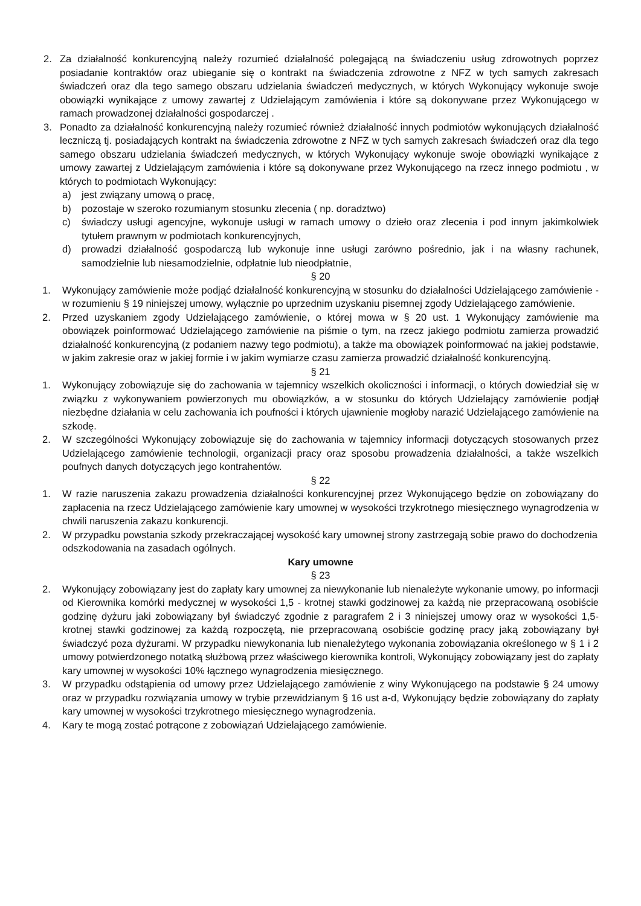2. Za działalność konkurencyjną należy rozumieć działalność polegającą na świadczeniu usług zdrowotnych poprzez posiadanie kontraktów oraz ubieganie się o kontrakt na świadczenia zdrowotne z NFZ w tych samych zakresach świadczeń oraz dla tego samego obszaru udzielania świadczeń medycznych, w których Wykonujący wykonuje swoje obowiązki wynikające z umowy zawartej z Udzielającym zamówienia i które są dokonywane przez Wykonującego w ramach prowadzonej działalności gospodarczej .
3. Ponadto za działalność konkurencyjną należy rozumieć również działalność innych podmiotów wykonujących działalność leczniczą tj. posiadających kontrakt na świadczenia zdrowotne z NFZ w tych samych zakresach świadczeń oraz dla tego samego obszaru udzielania świadczeń medycznych, w których Wykonujący wykonuje swoje obowiązki wynikające z umowy zawartej z Udzielającym zamówienia i które są dokonywane przez Wykonującego na rzecz innego podmiotu , w których to podmiotach Wykonujący:
a) jest związany umową o pracę,
b) pozostaje w szeroko rozumianym stosunku zlecenia ( np. doradztwo)
c) świadczy usługi agencyjne, wykonuje usługi w ramach umowy o dzieło oraz zlecenia i pod innym jakimkolwiek tytułem prawnym w podmiotach konkurencyjnych,
d) prowadzi działalność gospodarczą lub wykonuje inne usługi zarówno pośrednio, jak i na własny rachunek, samodzielnie lub niesamodzielnie, odpłatnie lub nieodpłatnie,
§ 20
1. Wykonujący zamówienie może podjąć działalność konkurencyjną w stosunku do działalności Udzielającego zamówienie - w rozumieniu § 19 niniejszej umowy, wyłącznie po uprzednim uzyskaniu pisemnej zgody Udzielającego zamówienie.
2. Przed uzyskaniem zgody Udzielającego zamówienie, o której mowa w § 20 ust. 1 Wykonujący zamówienie ma obowiązek poinformować Udzielającego zamówienie na piśmie o tym, na rzecz jakiego podmiotu zamierza prowadzić działalność konkurencyjną (z podaniem nazwy tego podmiotu), a także ma obowiązek poinformować na jakiej podstawie, w jakim zakresie oraz w jakiej formie i w jakim wymiarze czasu zamierza prowadzić działalność konkurencyjną.
§ 21
1. Wykonujący zobowiązuje się do zachowania w tajemnicy wszelkich okoliczności i informacji, o których dowiedział się w związku z wykonywaniem powierzonych mu obowiązków, a w stosunku do których Udzielający zamówienie podjął niezbędne działania w celu zachowania ich poufności i których ujawnienie mogłoby narazić Udzielającego zamówienie na szkodę.
2. W szczególności Wykonujący zobowiązuje się do zachowania w tajemnicy informacji dotyczących stosowanych przez Udzielającego zamówienie technologii, organizacji pracy oraz sposobu prowadzenia działalności, a także wszelkich poufnych danych dotyczących jego kontrahentów.
§ 22
1. W razie naruszenia zakazu prowadzenia działalności konkurencyjnej przez Wykonującego będzie on zobowiązany do zapłacenia na rzecz Udzielającego zamówienie kary umownej w wysokości trzykrotnego miesięcznego wynagrodzenia w chwili naruszenia zakazu konkurencji.
2. W przypadku powstania szkody przekraczającej wysokość kary umownej strony zastrzegają sobie prawo do dochodzenia odszkodowania na zasadach ogólnych.
Kary umowne
§ 23
2. Wykonujący zobowiązany jest do zapłaty kary umownej za niewykonanie lub nienależyte wykonanie umowy, po informacji od Kierownika komórki medycznej w wysokości 1,5 - krotnej stawki godzinowej za każdą nie przepracowaną osobiście godzinę dyżuru jaki zobowiązany był świadczyć zgodnie z paragrafem 2 i 3 niniejszej umowy oraz w wysokości 1,5- krotnej stawki godzinowej za każdą rozpoczętą, nie przepracowaną osobiście godzinę pracy jaką zobowiązany był świadczyć poza dyżurami. W przypadku niewykonania lub nienależytego wykonania zobowiązania określonego w § 1 i 2 umowy potwierdzonego notatką służbową przez właściwego kierownika kontroli, Wykonujący zobowiązany jest do zapłaty kary umownej w wysokości 10% łącznego wynagrodzenia miesięcznego.
3. W przypadku odstąpienia od umowy przez Udzielającego zamówienie z winy Wykonującego na podstawie § 24 umowy oraz w przypadku rozwiązania umowy w trybie przewidzianym § 16 ust a-d, Wykonujący będzie zobowiązany do zapłaty kary umownej w wysokości trzykrotnego miesięcznego wynagrodzenia.
4. Kary te mogą zostać potrącone z zobowiązań Udzielającego zamówienie.